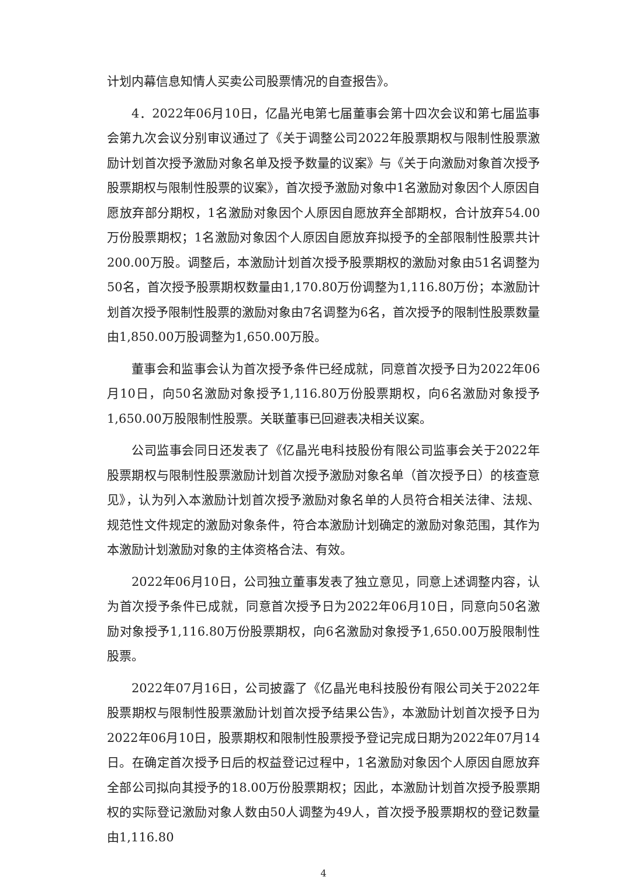计划内幕信息知情人买卖公司股票情况的自查报告》。
4．2022年06月10日，亿晶光电第七届董事会第十四次会议和第七届监事会第九次会议分别审议通过了《关于调整公司2022年股票期权与限制性股票激励计划首次授予激励对象名单及授予数量的议案》与《关于向激励对象首次授予股票期权与限制性股票的议案》，首次授予激励对象中1名激励对象因个人原因自愿放弃部分期权，1名激励对象因个人原因自愿放弃全部期权，合计放弃54.00万份股票期权；1名激励对象因个人原因自愿放弃拟授予的全部限制性股票共计200.00万股。调整后，本激励计划首次授予股票期权的激励对象由51名调整为50名，首次授予股票期权数量由1,170.80万份调整为1,116.80万份；本激励计划首次授予限制性股票的激励对象由7名调整为6名，首次授予的限制性股票数量由1,850.00万股调整为1,650.00万股。
董事会和监事会认为首次授予条件已经成就，同意首次授予日为2022年06月10日，向50名激励对象授予1,116.80万份股票期权，向6名激励对象授予1,650.00万股限制性股票。关联董事已回避表决相关议案。
公司监事会同日还发表了《亿晶光电科技股份有限公司监事会关于2022年股票期权与限制性股票激励计划首次授予激励对象名单（首次授予日）的核查意见》，认为列入本激励计划首次授予激励对象名单的人员符合相关法律、法规、规范性文件规定的激励对象条件，符合本激励计划确定的激励对象范围，其作为本激励计划激励对象的主体资格合法、有效。
2022年06月10日，公司独立董事发表了独立意见，同意上述调整内容，认为首次授予条件已成就，同意首次授予日为2022年06月10日，同意向50名激励对象授予1,116.80万份股票期权，向6名激励对象授予1,650.00万股限制性股票。
2022年07月16日，公司披露了《亿晶光电科技股份有限公司关于2022年股票期权与限制性股票激励计划首次授予结果公告》，本激励计划首次授予日为2022年06月10日，股票期权和限制性股票授予登记完成日期为2022年07月14日。在确定首次授予日后的权益登记过程中，1名激励对象因个人原因自愿放弃全部公司拟向其授予的18.00万份股票期权；因此，本激励计划首次授予股票期权的实际登记激励对象人数由50人调整为49人，首次授予股票期权的登记数量由1,116.80
4